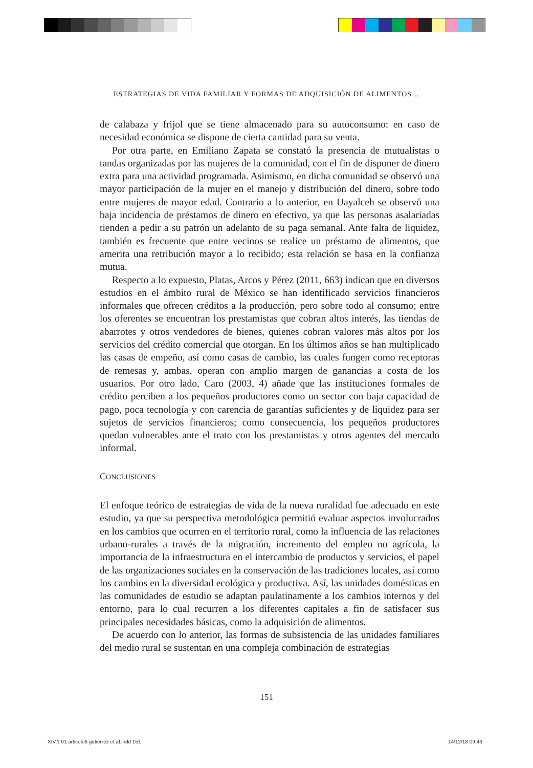ESTRATEGIAS DE VIDA FAMILIAR Y FORMAS DE ADQUISICIÓN DE ALIMENTOS…
de calabaza y frijol que se tiene almacenado para su autoconsumo: en caso de necesidad económica se dispone de cierta cantidad para su venta.
Por otra parte, en Emiliano Zapata se constató la presencia de mutualistas o tandas organizadas por las mujeres de la comunidad, con el fin de disponer de dinero extra para una actividad programada. Asimismo, en dicha comunidad se observó una mayor participación de la mujer en el manejo y distribución del dinero, sobre todo entre mujeres de mayor edad. Contrario a lo anterior, en Uayalceh se observó una baja incidencia de préstamos de dinero en efectivo, ya que las personas asalariadas tienden a pedir a su patrón un adelanto de su paga semanal. Ante falta de liquidez, también es frecuente que entre vecinos se realice un préstamo de alimentos, que amerita una retribución mayor a lo recibido; esta relación se basa en la confianza mutua.
Respecto a lo expuesto, Platas, Arcos y Pérez (2011, 663) indican que en diversos estudios en el ámbito rural de México se han identificado servicios financieros informales que ofrecen créditos a la producción, pero sobre todo al consumo; entre los oferentes se encuentran los prestamistas que cobran altos interés, las tiendas de abarrotes y otros vendedores de bienes, quienes cobran valores más altos por los servicios del crédito comercial que otorgan. En los últimos años se han multiplicado las casas de empeño, así como casas de cambio, las cuales fungen como receptoras de remesas y, ambas, operan con amplio margen de ganancias a costa de los usuarios. Por otro lado, Caro (2003, 4) añade que las instituciones formales de crédito perciben a los pequeños productores como un sector con baja capacidad de pago, poca tecnología y con carencia de garantías suficientes y de liquidez para ser sujetos de servicios financieros; como consecuencia, los pequeños productores quedan vulnerables ante el trato con los prestamistas y otros agentes del mercado informal.
CONCLUSIONES
El enfoque teórico de estrategias de vida de la nueva ruralidad fue adecuado en este estudio, ya que su perspectiva metodológica permitió evaluar aspectos involucrados en los cambios que ocurren en el territorio rural, como la influencia de las relaciones urbano-rurales a través de la migración, incremento del empleo no agrícola, la importancia de la infraestructura en el intercambio de productos y servicios, el papel de las organizaciones sociales en la conservación de las tradiciones locales, así como los cambios en la diversidad ecológica y productiva. Así, las unidades domésticas en las comunidades de estudio se adaptan paulatinamente a los cambios internos y del entorno, para lo cual recurren a los diferentes capitales a fin de satisfacer sus principales necesidades básicas, como la adquisición de alimentos.
De acuerdo con lo anterior, las formas de subsistencia de las unidades familiares del medio rural se sustentan en una compleja combinación de estrategias
151
XIV.1 01 articulo6 gutierrez et al.indd 151
14/12/18 09:43